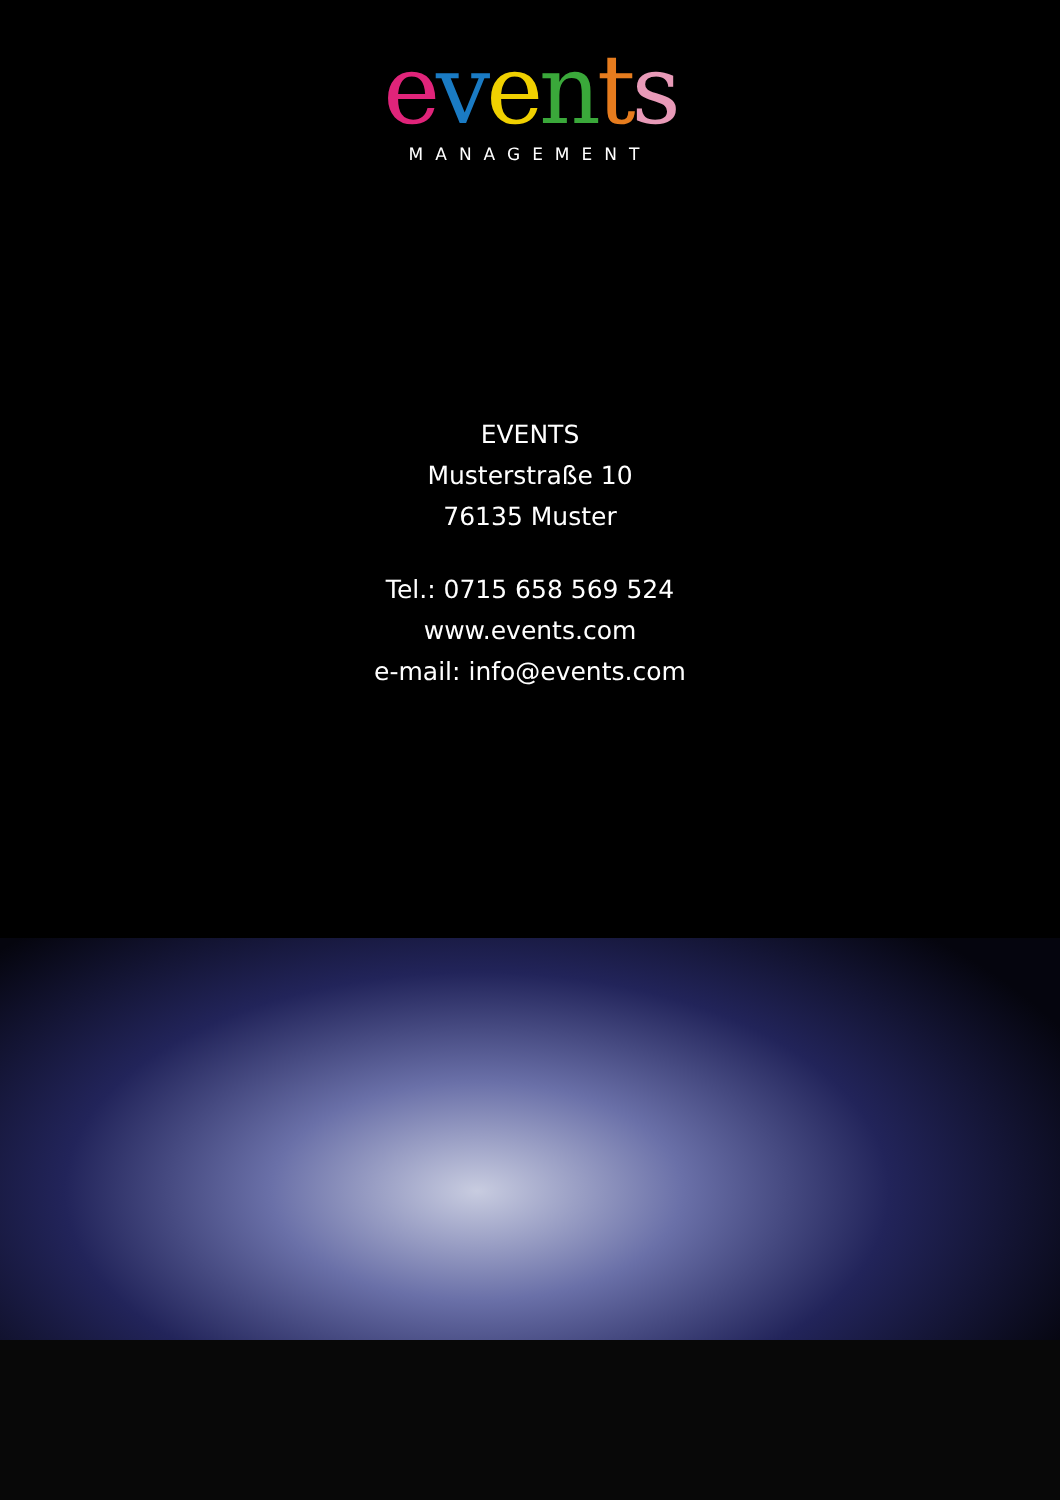events
MANAGEMENT
EVENTS
Musterstraße 10
76135 Muster
Tel.: 0715 658 569 524
www.events.com
e-mail: info@events.com